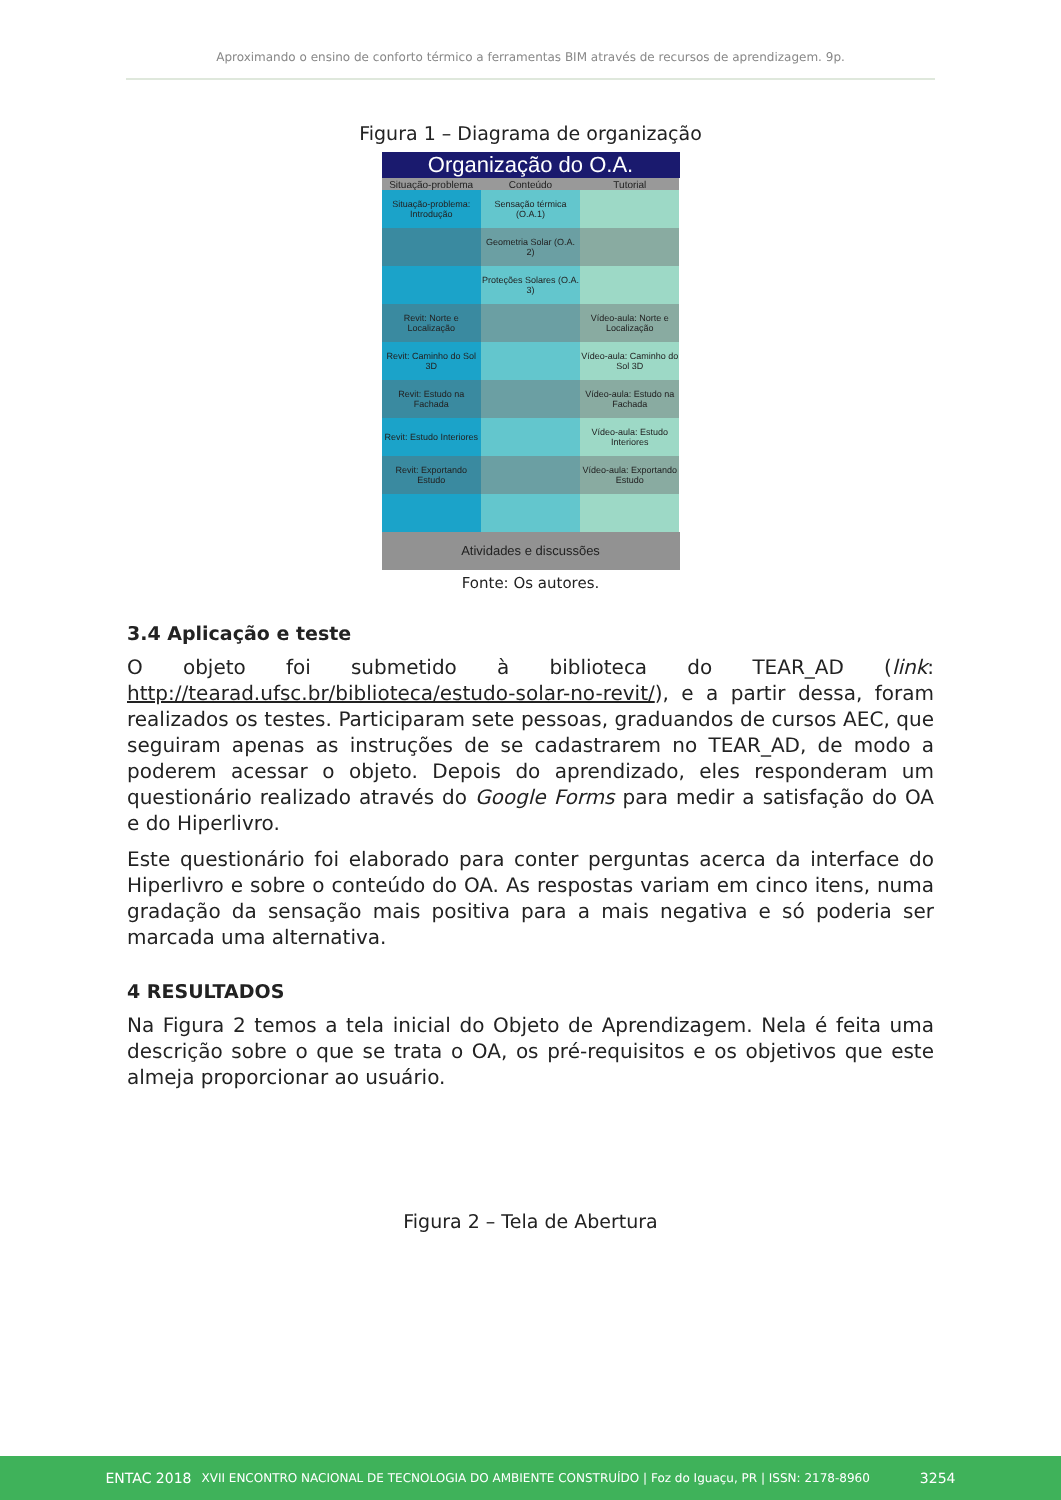Aproximando o ensino de conforto térmico a ferramentas BIM através de recursos de aprendizagem. 9p.
Figura 1 – Diagrama de organização
Organização do O.A.
Situação-problema Conteúdo Tutorial
Situação-problema: Introdução Sensação térmica (O.A.1)
Geometria Solar (O.A. 2)
Proteções Solares (O.A. 3)
Revit: Norte e Localização Vídeo-aula: Norte e Localização
Revit: Caminho do Sol 3D Vídeo-aula: Caminho do Sol 3D
Revit: Estudo na Fachada Vídeo-aula: Estudo na Fachada
Revit: Estudo Interiores Vídeo-aula: Estudo Interiores
Revit: Exportando Estudo Vídeo-aula: Exportando Estudo
Atividades e discussões
Fonte: Os autores.
3.4 Aplicação e teste
O objeto foi submetido à biblioteca do TEAR_AD (link: http://tearad.ufsc.br/biblioteca/estudo-solar-no-revit/), e a partir dessa, foram realizados os testes. Participaram sete pessoas, graduandos de cursos AEC, que seguiram apenas as instruções de se cadastrarem no TEAR_AD, de modo a poderem acessar o objeto. Depois do aprendizado, eles responderam um questionário realizado através do Google Forms para medir a satisfação do OA e do Hiperlivro.
Este questionário foi elaborado para conter perguntas acerca da interface do Hiperlivro e sobre o conteúdo do OA. As respostas variam em cinco itens, numa gradação da sensação mais positiva para a mais negativa e só poderia ser marcada uma alternativa.
4 RESULTADOS
Na Figura 2 temos a tela inicial do Objeto de Aprendizagem. Nela é feita uma descrição sobre o que se trata o OA, os pré-requisitos e os objetivos que este almeja proporcionar ao usuário.
Figura 2 – Tela de Abertura
ENTAC 2018 XVII ENCONTRO NACIONAL DE TECNOLOGIA DO AMBIENTE CONSTRUÍDO | Foz do Iguaçu, PR | ISSN: 2178-8960 3254